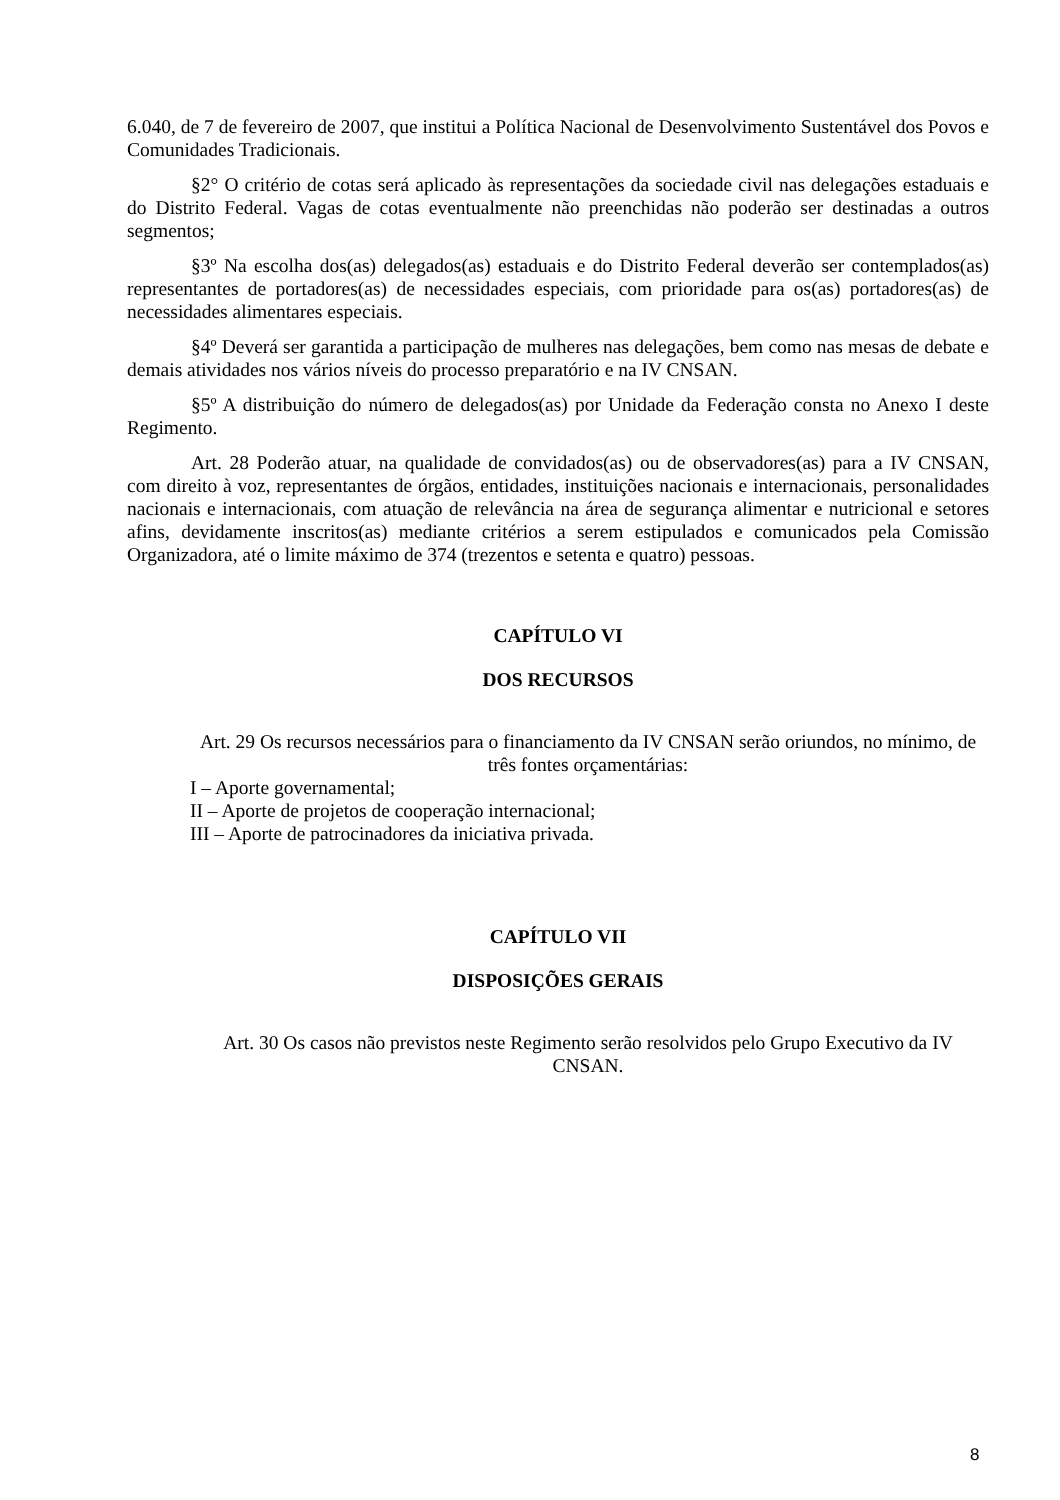6.040, de 7 de fevereiro de 2007, que institui a Política Nacional de Desenvolvimento Sustentável dos Povos e Comunidades Tradicionais.
§2° O critério de cotas será aplicado às representações da sociedade civil nas delegações estaduais e do Distrito Federal. Vagas de cotas eventualmente não preenchidas não poderão ser destinadas a outros segmentos;
§3º Na escolha dos(as) delegados(as) estaduais e do Distrito Federal deverão ser contemplados(as) representantes de portadores(as) de necessidades especiais, com prioridade para os(as) portadores(as) de necessidades alimentares especiais.
§4º Deverá ser garantida a participação de mulheres nas delegações, bem como nas mesas de debate e demais atividades nos vários níveis do processo preparatório e na IV CNSAN.
§5º A distribuição do número de delegados(as) por Unidade da Federação consta no Anexo I deste Regimento.
Art. 28 Poderão atuar, na qualidade de convidados(as) ou de observadores(as) para a IV CNSAN, com direito à voz, representantes de órgãos, entidades, instituições nacionais e internacionais, personalidades nacionais e internacionais, com atuação de relevância na área de segurança alimentar e nutricional e setores afins, devidamente inscritos(as) mediante critérios a serem estipulados e comunicados pela Comissão Organizadora, até o limite máximo de 374 (trezentos e setenta e quatro) pessoas.
CAPÍTULO VI
DOS RECURSOS
Art. 29 Os recursos necessários para o financiamento da IV CNSAN serão oriundos, no mínimo, de três fontes orçamentárias:
I – Aporte governamental;
II – Aporte de projetos de cooperação internacional;
III – Aporte de patrocinadores da iniciativa privada.
CAPÍTULO VII
DISPOSIÇÕES GERAIS
Art. 30 Os casos não previstos neste Regimento serão resolvidos pelo Grupo Executivo da IV CNSAN.
8